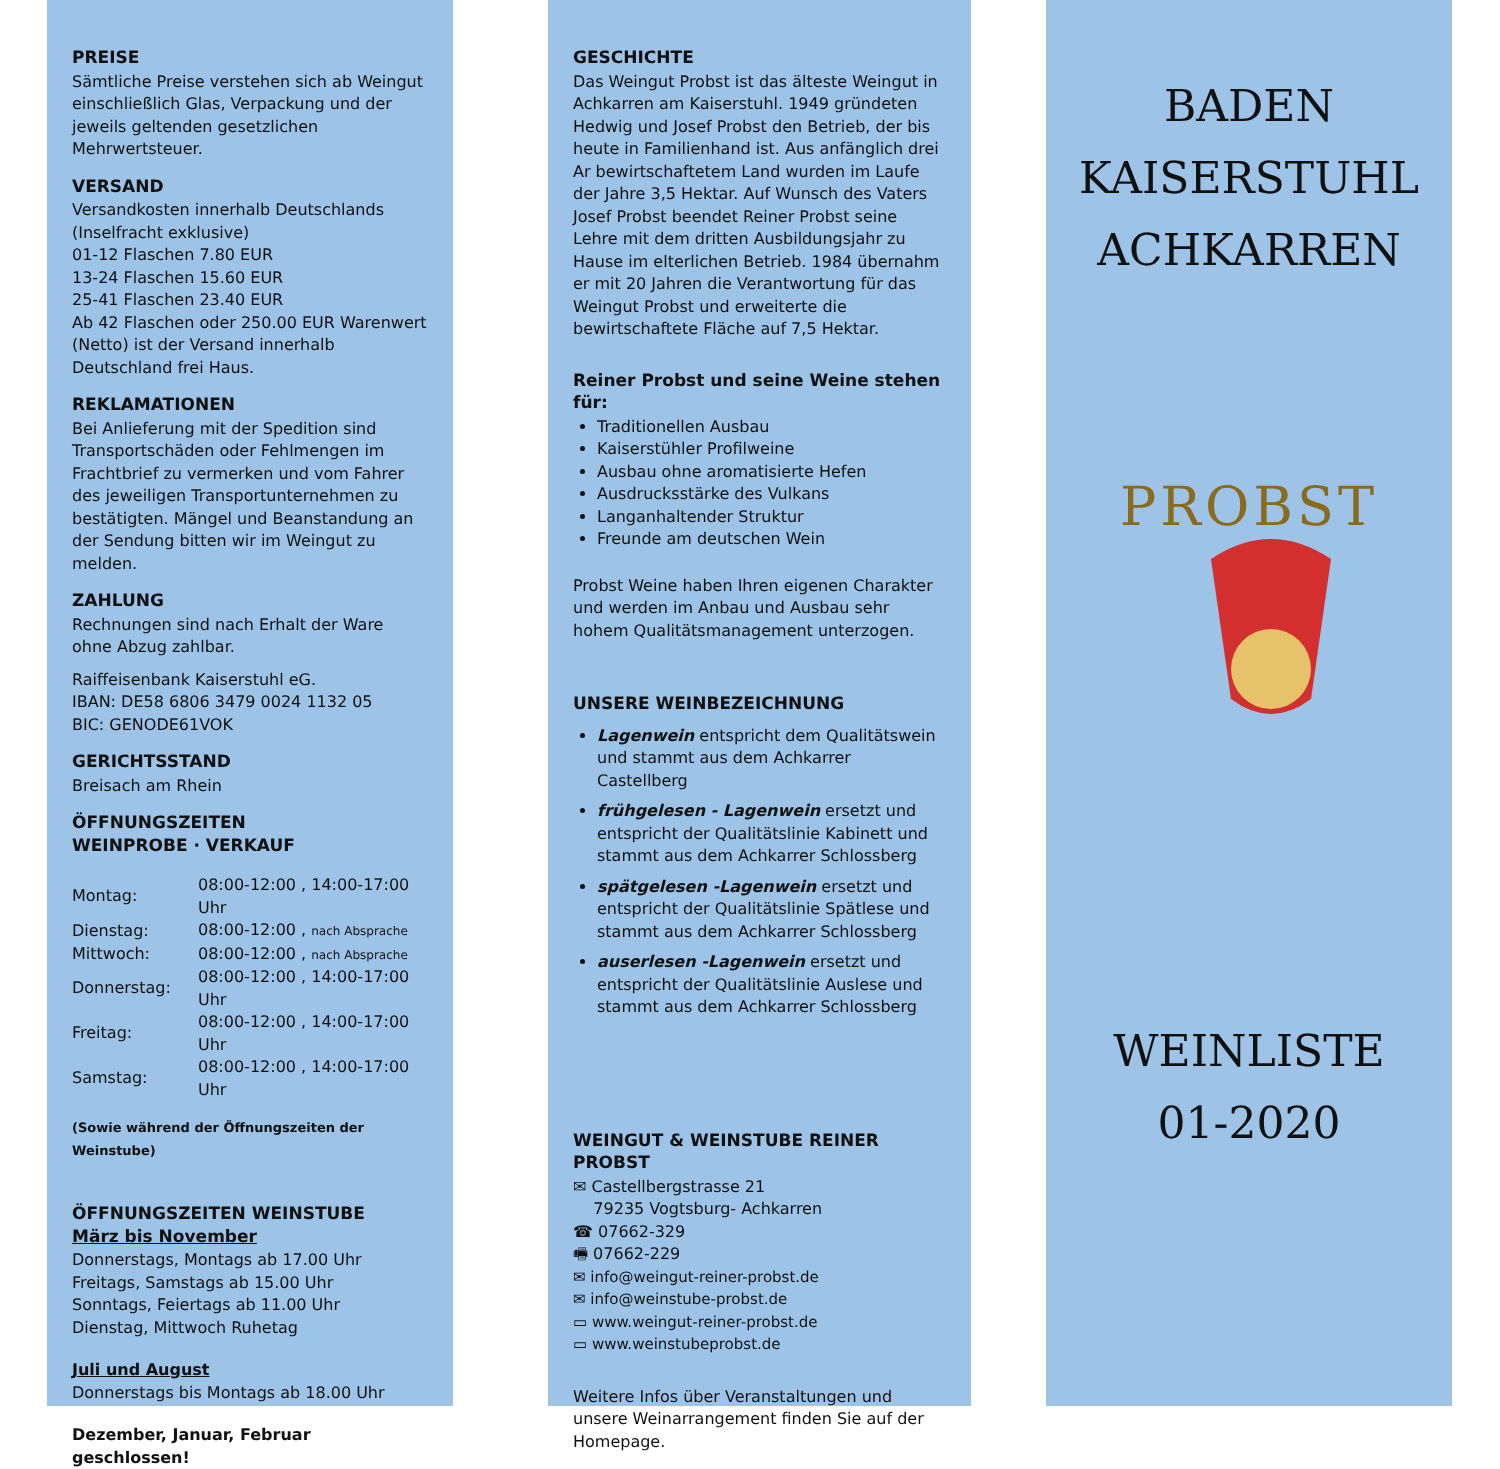PREISE
Sämtliche Preise verstehen sich ab Weingut einschließlich Glas, Verpackung und der jeweils geltenden gesetzlichen Mehrwertsteuer.
VERSAND
Versandkosten innerhalb Deutschlands (Inselfracht exklusive)
01-12 Flaschen 7.80 EUR
13-24 Flaschen 15.60 EUR
25-41 Flaschen 23.40 EUR
Ab 42 Flaschen oder 250.00 EUR Warenwert (Netto) ist der Versand innerhalb Deutschland frei Haus.
REKLAMATIONEN
Bei Anlieferung mit der Spedition sind Transportschäden oder Fehlmengen im Frachtbrief zu vermerken und vom Fahrer des jeweiligen Transportunternehmen zu bestätigten. Mängel und Beanstandung an der Sendung bitten wir im Weingut zu melden.
ZAHLUNG
Rechnungen sind nach Erhalt der Ware ohne Abzug zahlbar.
Raiffeisenbank Kaiserstuhl eG.
IBAN: DE58 6806 3479 0024 1132 05
BIC: GENODE61VOK
GERICHTSSTAND
Breisach am Rhein
ÖFFNUNGSZEITEN
WEINPROBE · VERKAUF
| Montag: | 08:00-12:00 , 14:00-17:00 Uhr |
| Dienstag: | 08:00-12:00 , nach Absprache |
| Mittwoch: | 08:00-12:00 , nach Absprache |
| Donnerstag: | 08:00-12:00 , 14:00-17:00 Uhr |
| Freitag: | 08:00-12:00 , 14:00-17:00 Uhr |
| Samstag: | 08:00-12:00 , 14:00-17:00 Uhr |
(Sowie während der Öffnungszeiten der Weinstube)
ÖFFNUNGSZEITEN WEINSTUBE
März bis November
Donnerstags, Montags ab 17.00 Uhr
Freitags, Samstags ab 15.00 Uhr
Sonntags, Feiertags ab 11.00 Uhr
Dienstag, Mittwoch Ruhetag
Juli und August
Donnerstags bis Montags ab 18.00 Uhr
Dezember, Januar, Februar geschlossen!
GESCHICHTE
Das Weingut Probst ist das älteste Weingut in Achkarren am Kaiserstuhl. 1949 gründeten Hedwig und Josef Probst den Betrieb, der bis heute in Familienhand ist. Aus anfänglich drei Ar bewirtschaftetem Land wurden im Laufe der Jahre 3,5 Hektar. Auf Wunsch des Vaters Josef Probst beendet Reiner Probst seine Lehre mit dem dritten Ausbildungsjahr zu Hause im elterlichen Betrieb. 1984 übernahm er mit 20 Jahren die Verantwortung für das Weingut Probst und erweiterte die bewirtschaftete Fläche auf 7,5 Hektar.
Reiner Probst und seine Weine stehen für:
Traditionellen Ausbau
Kaiserstühler Profilweine
Ausbau ohne aromatisierte Hefen
Ausdrucksstärke des Vulkans
Langanhaltender Struktur
Freunde am deutschen Wein
Probst Weine haben Ihren eigenen Charakter und werden im Anbau und Ausbau sehr hohem Qualitätsmanagement unterzogen.
UNSERE WEINBEZEICHNUNG
Lagenwein entspricht dem Qualitätswein und stammt aus dem Achkarrer Castellberg
frühgelesen - Lagenwein ersetzt und entspricht der Qualitätslinie Kabinett und stammt aus dem Achkarrer Schlossberg
spätgelesen -Lagenwein ersetzt und entspricht der Qualitätslinie Spätlese und stammt aus dem Achkarrer Schlossberg
auserlesen -Lagenwein ersetzt und entspricht der Qualitätslinie Auslese und stammt aus dem Achkarrer Schlossberg
WEINGUT & WEINSTUBE REINER PROBST
✉ Castellbergstrasse 21
79235 Vogtsburg- Achkarren
☎ 07662-329
🖷 07662-229
✉ info@weingut-reiner-probst.de
✉ info@weinstube-probst.de
▭ www.weingut-reiner-probst.de
▭ www.weinstubeprobst.de
Weitere Infos über Veranstaltungen und unsere Weinarrangement finden Sie auf der Homepage.
BADEN
KAISERSTUHL
ACHKARREN
PROBST
WEINLISTE
01-2020